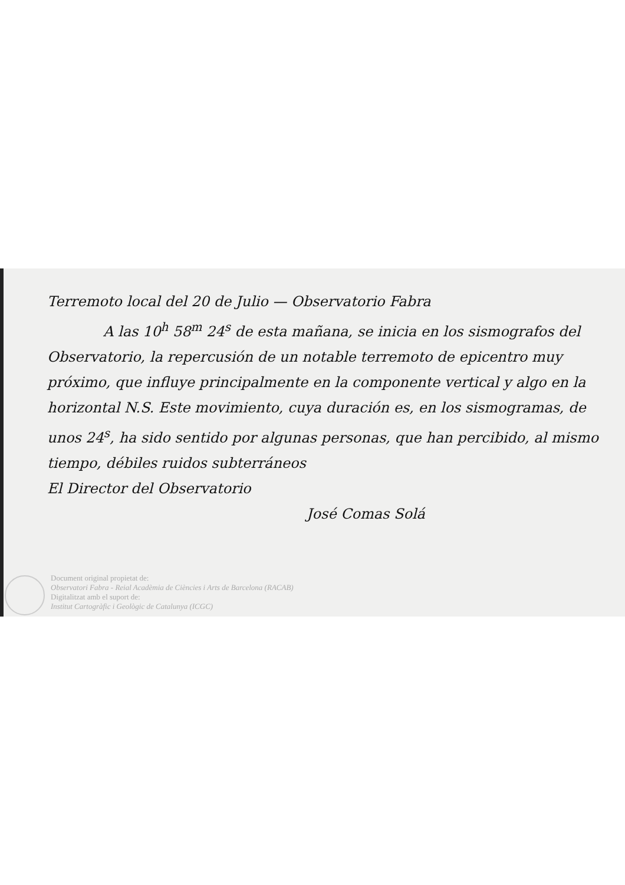Terremoto local del 20 de Julio — Observatorio Fabra
A las 10<sup>h</sup> 58<sup>m</sup> 24<sup>s</sup> de esta mañana, se inicia en los sismografos del Observatorio, la repercusión de un notable terremoto de epicentro muy próximo, que influye principalmente en la componente vertical y algo en la horizontal N.S. Este movimiento, cuya duración es, en los sismogramas, de unos 24<sup>s</sup>, ha sido sentido por algunas personas, que han percibido, al mismo tiempo, débiles ruidos subterráneos
El Director del Observatorio
José Comas Solá
Document original propietat de:
Observatori Fabra - Reial Acadèmia de Ciències i Arts de Barcelona (RACAB)
Digitalitzat amb el suport de:
Institut Cartogràfic i Geològic de Catalunya (ICGC)